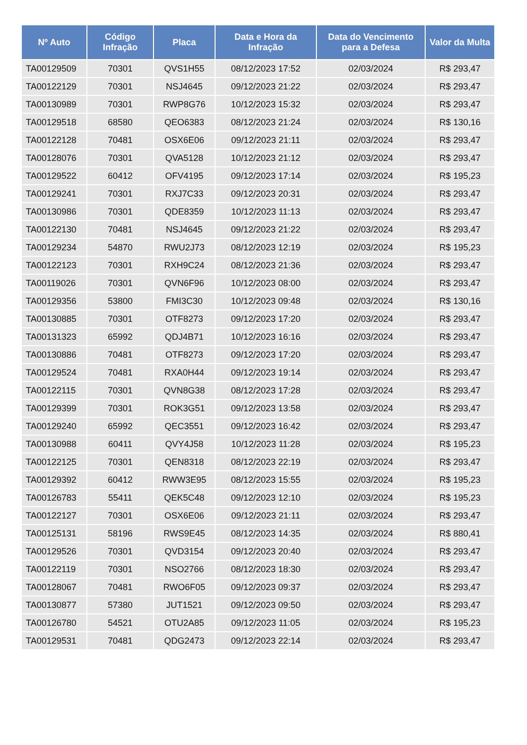| Nº Auto | Código Infração | Placa | Data e Hora da Infração | Data do Vencimento para a Defesa | Valor da Multa |
| --- | --- | --- | --- | --- | --- |
| TA00129509 | 70301 | QVS1H55 | 08/12/2023 17:52 | 02/03/2024 | R$ 293,47 |
| TA00122129 | 70301 | NSJ4645 | 09/12/2023 21:22 | 02/03/2024 | R$ 293,47 |
| TA00130989 | 70301 | RWP8G76 | 10/12/2023 15:32 | 02/03/2024 | R$ 293,47 |
| TA00129518 | 68580 | QEO6383 | 08/12/2023 21:24 | 02/03/2024 | R$ 130,16 |
| TA00122128 | 70481 | OSX6E06 | 09/12/2023 21:11 | 02/03/2024 | R$ 293,47 |
| TA00128076 | 70301 | QVA5128 | 10/12/2023 21:12 | 02/03/2024 | R$ 293,47 |
| TA00129522 | 60412 | OFV4195 | 09/12/2023 17:14 | 02/03/2024 | R$ 195,23 |
| TA00129241 | 70301 | RXJ7C33 | 09/12/2023 20:31 | 02/03/2024 | R$ 293,47 |
| TA00130986 | 70301 | QDE8359 | 10/12/2023 11:13 | 02/03/2024 | R$ 293,47 |
| TA00122130 | 70481 | NSJ4645 | 09/12/2023 21:22 | 02/03/2024 | R$ 293,47 |
| TA00129234 | 54870 | RWU2J73 | 08/12/2023 12:19 | 02/03/2024 | R$ 195,23 |
| TA00122123 | 70301 | RXH9C24 | 08/12/2023 21:36 | 02/03/2024 | R$ 293,47 |
| TA00119026 | 70301 | QVN6F96 | 10/12/2023 08:00 | 02/03/2024 | R$ 293,47 |
| TA00129356 | 53800 | FMI3C30 | 10/12/2023 09:48 | 02/03/2024 | R$ 130,16 |
| TA00130885 | 70301 | OTF8273 | 09/12/2023 17:20 | 02/03/2024 | R$ 293,47 |
| TA00131323 | 65992 | QDJ4B71 | 10/12/2023 16:16 | 02/03/2024 | R$ 293,47 |
| TA00130886 | 70481 | OTF8273 | 09/12/2023 17:20 | 02/03/2024 | R$ 293,47 |
| TA00129524 | 70481 | RXA0H44 | 09/12/2023 19:14 | 02/03/2024 | R$ 293,47 |
| TA00122115 | 70301 | QVN8G38 | 08/12/2023 17:28 | 02/03/2024 | R$ 293,47 |
| TA00129399 | 70301 | ROK3G51 | 09/12/2023 13:58 | 02/03/2024 | R$ 293,47 |
| TA00129240 | 65992 | QEC3551 | 09/12/2023 16:42 | 02/03/2024 | R$ 293,47 |
| TA00130988 | 60411 | QVY4J58 | 10/12/2023 11:28 | 02/03/2024 | R$ 195,23 |
| TA00122125 | 70301 | QEN8318 | 08/12/2023 22:19 | 02/03/2024 | R$ 293,47 |
| TA00129392 | 60412 | RWW3E95 | 08/12/2023 15:55 | 02/03/2024 | R$ 195,23 |
| TA00126783 | 55411 | QEK5C48 | 09/12/2023 12:10 | 02/03/2024 | R$ 195,23 |
| TA00122127 | 70301 | OSX6E06 | 09/12/2023 21:11 | 02/03/2024 | R$ 293,47 |
| TA00125131 | 58196 | RWS9E45 | 08/12/2023 14:35 | 02/03/2024 | R$ 880,41 |
| TA00129526 | 70301 | QVD3154 | 09/12/2023 20:40 | 02/03/2024 | R$ 293,47 |
| TA00122119 | 70301 | NSO2766 | 08/12/2023 18:30 | 02/03/2024 | R$ 293,47 |
| TA00128067 | 70481 | RWO6F05 | 09/12/2023 09:37 | 02/03/2024 | R$ 293,47 |
| TA00130877 | 57380 | JUT1521 | 09/12/2023 09:50 | 02/03/2024 | R$ 293,47 |
| TA00126780 | 54521 | OTU2A85 | 09/12/2023 11:05 | 02/03/2024 | R$ 195,23 |
| TA00129531 | 70481 | QDG2473 | 09/12/2023 22:14 | 02/03/2024 | R$ 293,47 |